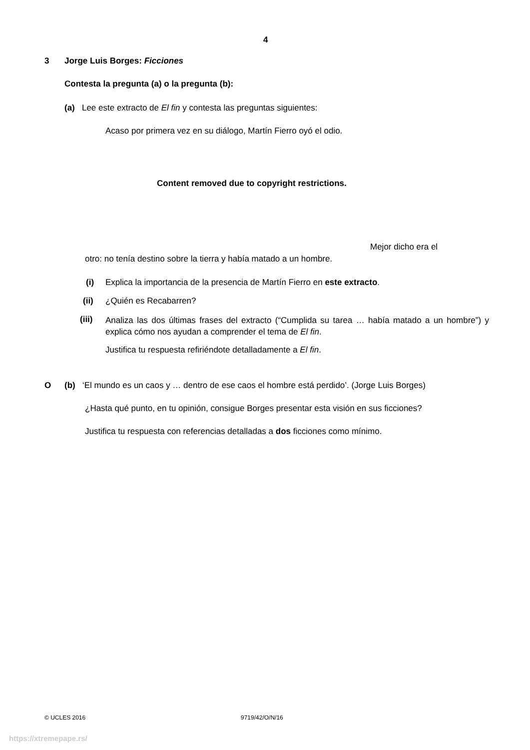4
3 Jorge Luis Borges: Ficciones
Contesta la pregunta (a) o la pregunta (b):
(a) Lee este extracto de El fin y contesta las preguntas siguientes:
Acaso por primera vez en su diálogo, Martín Fierro oyó el odio.
Content removed due to copyright restrictions.
Mejor dicho era el
otro: no tenía destino sobre la tierra y había matado a un hombre.
(i) Explica la importancia de la presencia de Martín Fierro en este extracto.
(ii) ¿Quién es Recabarren?
(iii)
Analiza las dos últimas frases del extracto (“Cumplida su tarea … había matado a un hombre”) y explica cómo nos ayudan a comprender el tema de El fin.
Justifica tu respuesta refiriéndote detalladamente a El fin.
O (b) ‘El mundo es un caos y … dentro de ese caos el hombre está perdido’. (Jorge Luis Borges)
¿Hasta qué punto, en tu opinión, consigue Borges presentar esta visión en sus ficciones?
Justifica tu respuesta con referencias detalladas a dos ficciones como mínimo.
© UCLES 2016 9719/42/O/N/16
https://xtremepape.rs/